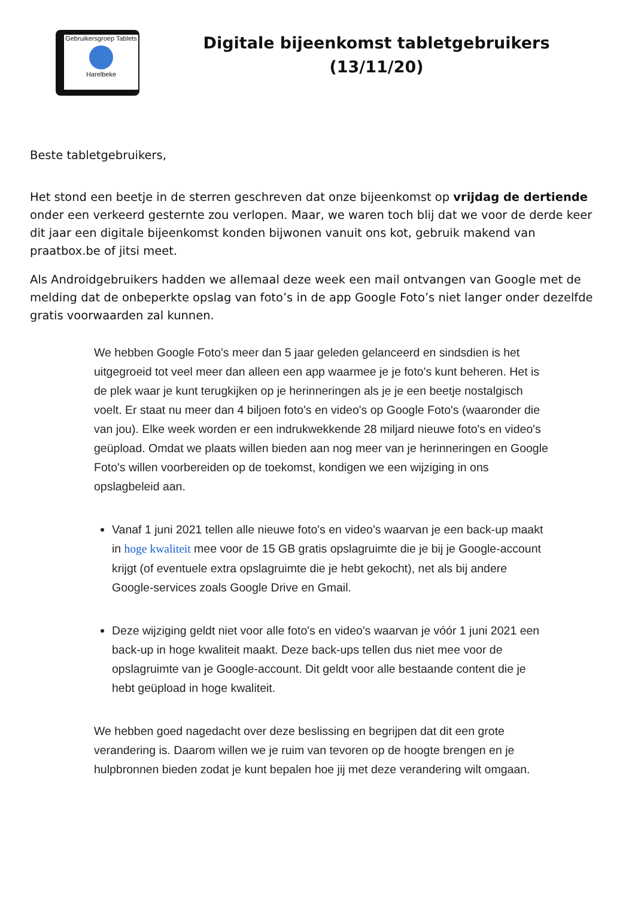Gebruikersgroep Tablets
Harelbeke
Digitale bijeenkomst tabletgebruikers
(13/11/20)
Beste tabletgebruikers,
Het stond een beetje in de sterren geschreven dat onze bijeenkomst op vrijdag de dertiende onder een verkeerd gesternte zou verlopen. Maar, we waren toch blij dat we voor de derde keer dit jaar een digitale bijeenkomst konden bijwonen vanuit ons kot, gebruik makend van praatbox.be of jitsi meet.
Als Androidgebruikers hadden we allemaal deze week een mail ontvangen van Google met de melding dat de onbeperkte opslag van foto’s in de app Google Foto’s niet langer onder dezelfde gratis voorwaarden zal kunnen.
We hebben Google Foto's meer dan 5 jaar geleden gelanceerd en sindsdien is het uitgegroeid tot veel meer dan alleen een app waarmee je je foto's kunt beheren. Het is de plek waar je kunt terugkijken op je herinneringen als je je een beetje nostalgisch voelt. Er staat nu meer dan 4 biljoen foto's en video's op Google Foto's (waaronder die van jou). Elke week worden er een indrukwekkende 28 miljard nieuwe foto's en video's geüpload. Omdat we plaats willen bieden aan nog meer van je herinneringen en Google Foto's willen voorbereiden op de toekomst, kondigen we een wijziging in ons opslagbeleid aan.
Vanaf 1 juni 2021 tellen alle nieuwe foto's en video's waarvan je een back-up maakt in hoge kwaliteit mee voor de 15 GB gratis opslagruimte die je bij je Google-account krijgt (of eventuele extra opslagruimte die je hebt gekocht), net als bij andere Google-services zoals Google Drive en Gmail.
Deze wijziging geldt niet voor alle foto's en video's waarvan je vóór 1 juni 2021 een back-up in hoge kwaliteit maakt. Deze back-ups tellen dus niet mee voor de opslagruimte van je Google-account. Dit geldt voor alle bestaande content die je hebt geüpload in hoge kwaliteit.
We hebben goed nagedacht over deze beslissing en begrijpen dat dit een grote verandering is. Daarom willen we je ruim van tevoren op de hoogte brengen en je hulpbronnen bieden zodat je kunt bepalen hoe jij met deze verandering wilt omgaan.